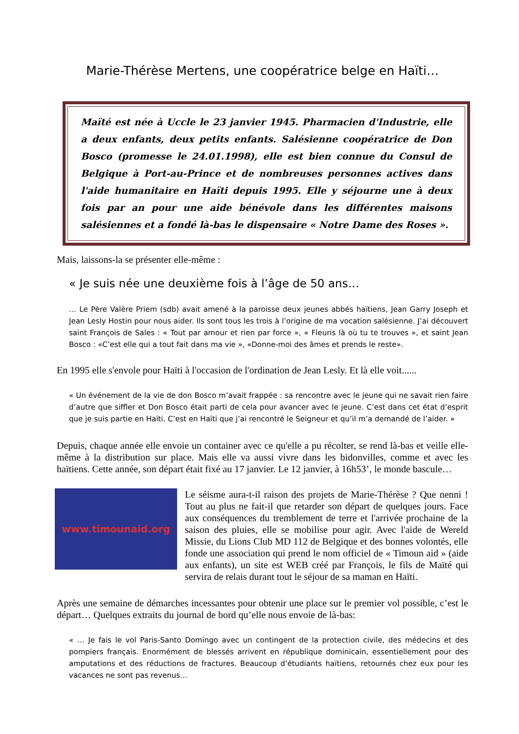Marie-Thérèse Mertens, une coopératrice belge en Haïti…
Maïté est née à Uccle le 23 janvier 1945. Pharmacien d'Industrie, elle a deux enfants, deux petits enfants. Salésienne coopératrice de Don Bosco (promesse le 24.01.1998), elle est bien connue du Consul de Belgique à Port-au-Prince et de nombreuses personnes actives dans l'aide humanitaire en Haïti depuis 1995. Elle y séjourne une à deux fois par an pour une aide bénévole dans les différentes maisons salésiennes et a fondé là-bas le dispensaire « Notre Dame des Roses ».
Mais, laissons-la se présenter elle-même :
« Je suis née une deuxième fois à l’âge de 50 ans…
… Le Père Valère Priem (sdb) avait amené à la paroisse deux jeunes abbés haïtiens, Jean Garry Joseph et Jean Lesly Hostin pour nous aider. Ils sont tous les trois à l’origine de ma vocation salésienne. J’ai découvert saint François de Sales : « Tout par amour et rien par force », « Fleuris là où tu te trouves », et saint Jean Bosco : «C’est elle qui a tout fait dans ma vie », «Donne-moi des âmes et prends le reste».
En 1995 elle s'envole pour Haïti à l'occasion de l'ordination de Jean Lesly. Et là elle voit......
« Un événement de la vie de don Bosco m’avait frappée : sa rencontre avec le jeune qui ne savait rien faire d’autre que siffler et Don Bosco était parti de cela pour avancer avec le jeune. C’est dans cet état d’esprit que je suis partie en Haïti. C’est en Haïti que j’ai rencontré le Seigneur et qu’il m’a demandé de l’aider. »
Depuis, chaque année elle envoie un container avec ce qu'elle a pu récolter, se rend là-bas et veille elle-même à la distribution sur place. Mais elle va aussi vivre dans les bidonvilles, comme et avec les haïtiens. Cette année, son départ était fixé au 17 janvier. Le 12 janvier, à 16h53’, le monde bascule…
www.timounaid.org
Le séisme aura-t-il raison des projets de Marie-Thérèse ? Que nenni ! Tout au plus ne fait-il que retarder son départ de quelques jours. Face aux conséquences du tremblement de terre et l'arrivée prochaine de la saison des pluies, elle se mobilise pour agir. Avec l'aide de Wereld Missie, du Lions Club MD 112 de Belgique et des bonnes volontés, elle fonde une association qui prend le nom officiel de « Timoun aid » (aide aux enfants), un site est WEB créé par François, le fils de Maïté qui servira de relais durant tout le séjour de sa maman en Haïti.
Après une semaine de démarches incessantes pour obtenir une place sur le premier vol possible, c’est le départ… Quelques extraits du journal de bord qu’elle nous envoie de là-bas:
« … Je fais le vol Paris-Santo Domingo avec un contingent de la protection civile, des médecins et des pompiers français. Enormément de blessés arrivent en république dominicain, essentiellement pour des amputations et des réductions de fractures. Beaucoup d’étudiants haïtiens, retournés chez eux pour les vacances ne sont pas revenus…